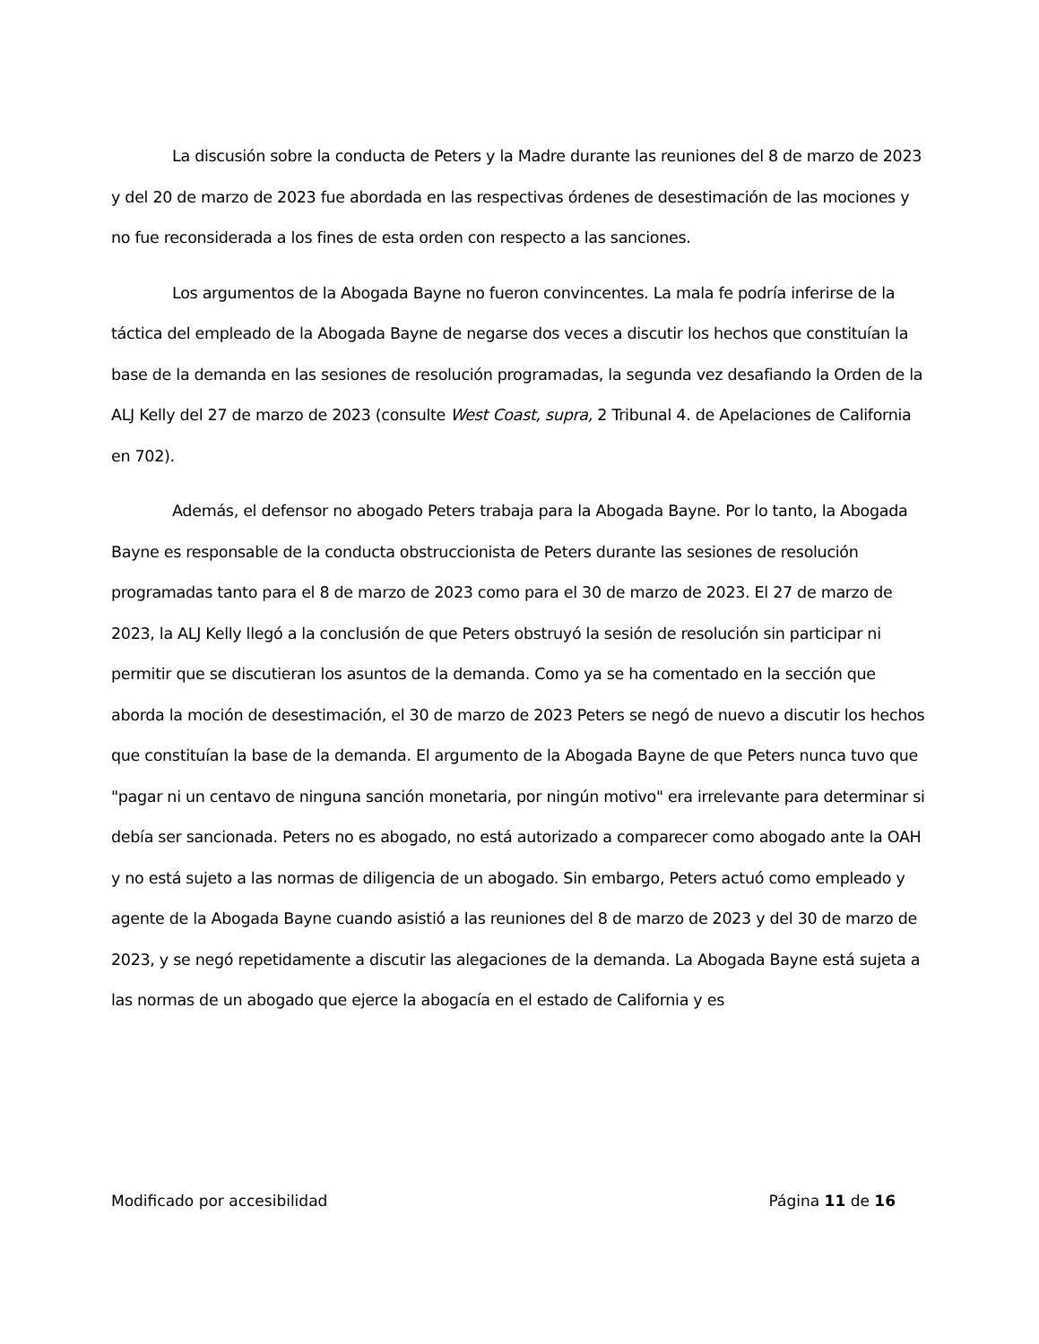La discusión sobre la conducta de Peters y la Madre durante las reuniones del 8 de marzo de 2023 y del 20 de marzo de 2023 fue abordada en las respectivas órdenes de desestimación de las mociones y no fue reconsiderada a los fines de esta orden con respecto a las sanciones.
Los argumentos de la Abogada Bayne no fueron convincentes. La mala fe podría inferirse de la táctica del empleado de la Abogada Bayne de negarse dos veces a discutir los hechos que constituían la base de la demanda en las sesiones de resolución programadas, la segunda vez desafiando la Orden de la ALJ Kelly del 27 de marzo de 2023 (consulte West Coast, supra, 2 Tribunal 4. de Apelaciones de California en 702).
Además, el defensor no abogado Peters trabaja para la Abogada Bayne. Por lo tanto, la Abogada Bayne es responsable de la conducta obstruccionista de Peters durante las sesiones de resolución programadas tanto para el 8 de marzo de 2023 como para el 30 de marzo de 2023. El 27 de marzo de 2023, la ALJ Kelly llegó a la conclusión de que Peters obstruyó la sesión de resolución sin participar ni permitir que se discutieran los asuntos de la demanda. Como ya se ha comentado en la sección que aborda la moción de desestimación, el 30 de marzo de 2023 Peters se negó de nuevo a discutir los hechos que constituían la base de la demanda. El argumento de la Abogada Bayne de que Peters nunca tuvo que "pagar ni un centavo de ninguna sanción monetaria, por ningún motivo" era irrelevante para determinar si debía ser sancionada. Peters no es abogado, no está autorizado a comparecer como abogado ante la OAH y no está sujeto a las normas de diligencia de un abogado. Sin embargo, Peters actuó como empleado y agente de la Abogada Bayne cuando asistió a las reuniones del 8 de marzo de 2023 y del 30 de marzo de 2023, y se negó repetidamente a discutir las alegaciones de la demanda. La Abogada Bayne está sujeta a las normas de un abogado que ejerce la abogacía en el estado de California y es
Modificado por accesibilidad Página 11 de 16